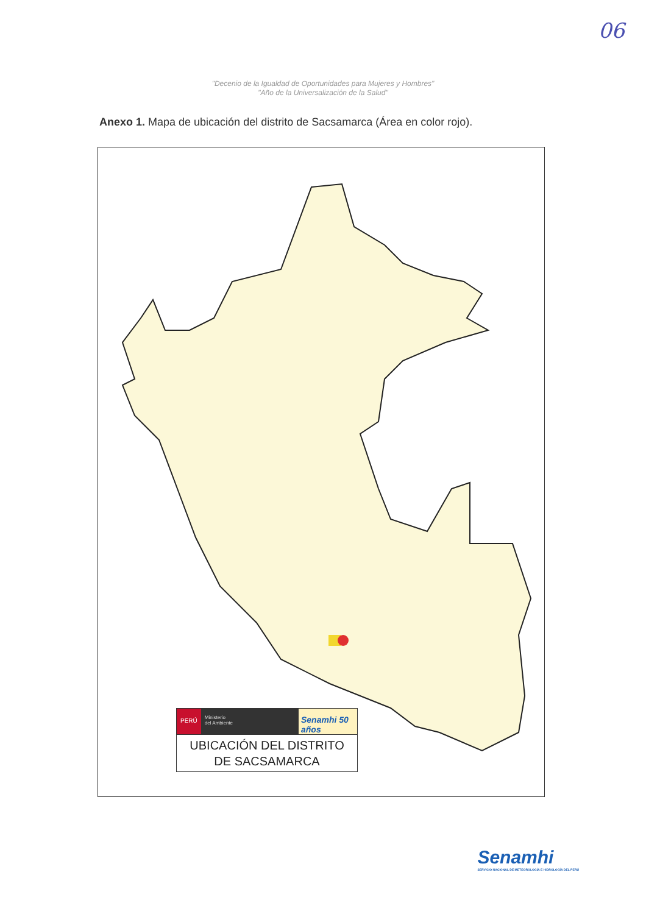06
"Decenio de la Igualdad de Oportunidades para Mujeres y Hombres"
"Año de la Universalización de la Salud"
Anexo 1. Mapa de ubicación del distrito de Sacsamarca (Área en color rojo).
PERÚ
Ministerio
del Ambiente
Senamhi 50 años
UBICACIÓN DEL DISTRITO
DE SACSAMARCA
Senamhi
SERVICIO NACIONAL DE METEOROLOGÍA E HIDROLOGÍA DEL PERÚ